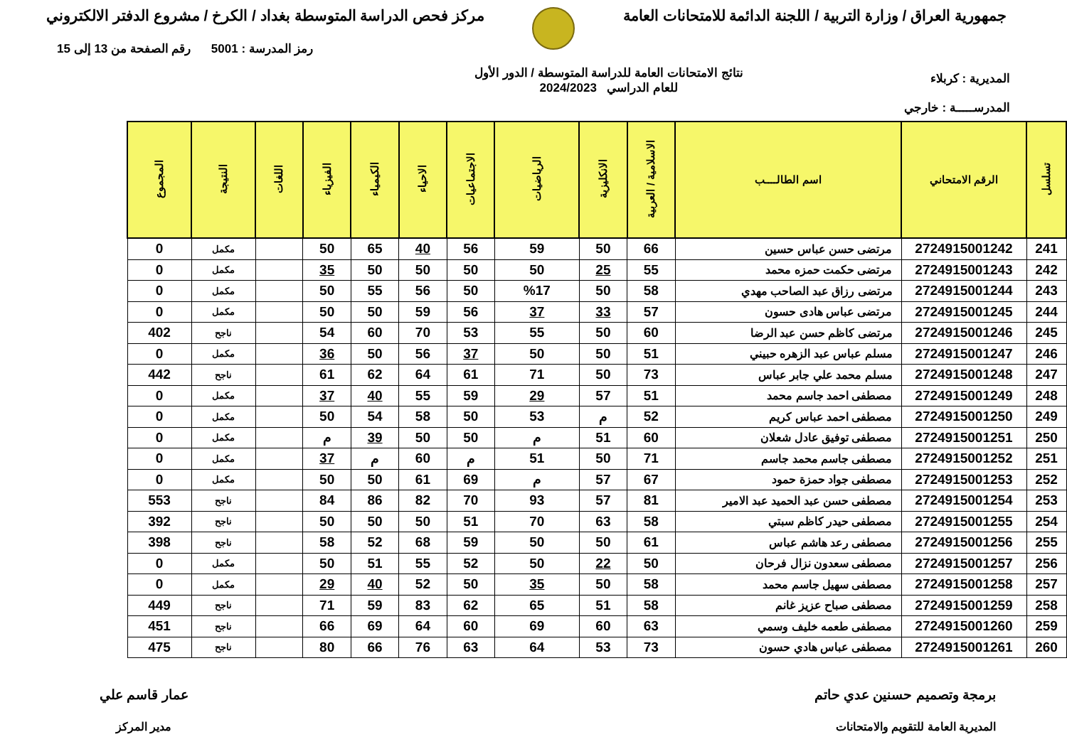جمهورية العراق / وزارة التربية / اللجنة الدائمة للامتحانات العامة
مركز فحص الدراسة المتوسطة بغداد / الكرخ / مشروع الدفتر الالكتروني
المديرية : كربلاء
المدرســـــة : خارجي
نتائج الامتحانات العامة للدراسة المتوسطة / الدور الأول
للعام الدراسي 2024/2023
رمز المدرسة : 5001 رقم الصفحة من 13 إلى 15
| تسلسل | الرقم الامتحاني | اسم الطالــــب | الاسلامية / العربية | الانكليزية | الرياضيات | الاجتماعيات | الاحياء | الكيمياء | الفيزياء | اللغات | النتيجة | المجموع |
| --- | --- | --- | --- | --- | --- | --- | --- | --- | --- | --- | --- | --- |
| 241 | 2724915001242 | مرتضى حسن عباس حسين | 66 | 50 | 59 | 56 | 40 | 65 | 50 | | مكمل | 0 |
| 242 | 2724915001243 | مرتضى حكمت حمزه محمد | 55 | 25 | 50 | 50 | 50 | 50 | 35 | | مكمل | 0 |
| 243 | 2724915001244 | مرتضى رزاق عبد الصاحب مهدي | 58 | 50 | %17 | 50 | 56 | 55 | 50 | | مكمل | 0 |
| 244 | 2724915001245 | مرتضى عباس هادى حسون | 57 | 33 | 37 | 56 | 59 | 50 | 50 | | مكمل | 0 |
| 245 | 2724915001246 | مرتضى كاظم حسن عبد الرضا | 60 | 50 | 55 | 53 | 70 | 60 | 54 | | ناجح | 402 |
| 246 | 2724915001247 | مسلم عباس عبد الزهره حبيني | 51 | 50 | 50 | 37 | 56 | 50 | 36 | | مكمل | 0 |
| 247 | 2724915001248 | مسلم محمد علي جابر عباس | 73 | 50 | 71 | 61 | 64 | 62 | 61 | | ناجح | 442 |
| 248 | 2724915001249 | مصطفى احمد جاسم محمد | 51 | 57 | 29 | 59 | 55 | 40 | 37 | | مكمل | 0 |
| 249 | 2724915001250 | مصطفى احمد عباس كريم | 52 | م | 53 | 50 | 58 | 54 | 50 | | مكمل | 0 |
| 250 | 2724915001251 | مصطفى توفيق عادل شعلان | 60 | 51 | م | 50 | 50 | 39 | م | | مكمل | 0 |
| 251 | 2724915001252 | مصطفى جاسم محمد جاسم | 71 | 50 | 51 | م | 60 | م | 37 | | مكمل | 0 |
| 252 | 2724915001253 | مصطفى جواد حمزة حمود | 67 | 57 | م | 69 | 61 | 50 | 50 | | مكمل | 0 |
| 253 | 2724915001254 | مصطفى حسن عبد الحميد عبد الامير | 81 | 57 | 93 | 70 | 82 | 86 | 84 | | ناجح | 553 |
| 254 | 2724915001255 | مصطفى حيدر كاظم سبتي | 58 | 63 | 70 | 51 | 50 | 50 | 50 | | ناجح | 392 |
| 255 | 2724915001256 | مصطفى رعد هاشم عباس | 61 | 50 | 50 | 59 | 68 | 52 | 58 | | ناجح | 398 |
| 256 | 2724915001257 | مصطفى سعدون نزال فرحان | 50 | 22 | 50 | 52 | 55 | 51 | 50 | | مكمل | 0 |
| 257 | 2724915001258 | مصطفى سهيل جاسم محمد | 58 | 50 | 35 | 50 | 52 | 40 | 29 | | مكمل | 0 |
| 258 | 2724915001259 | مصطفى صباح عزيز غانم | 58 | 51 | 65 | 62 | 83 | 59 | 71 | | ناجح | 449 |
| 259 | 2724915001260 | مصطفى طعمه خليف وسمي | 63 | 60 | 69 | 60 | 64 | 69 | 66 | | ناجح | 451 |
| 260 | 2724915001261 | مصطفى عباس هادي حسون | 73 | 53 | 64 | 63 | 76 | 66 | 80 | | ناجح | 475 |
برمجة وتصميم حسنين عدي حاتم
المديرية العامة للتقويم والامتحانات
عمار قاسم علي
مدير المركز